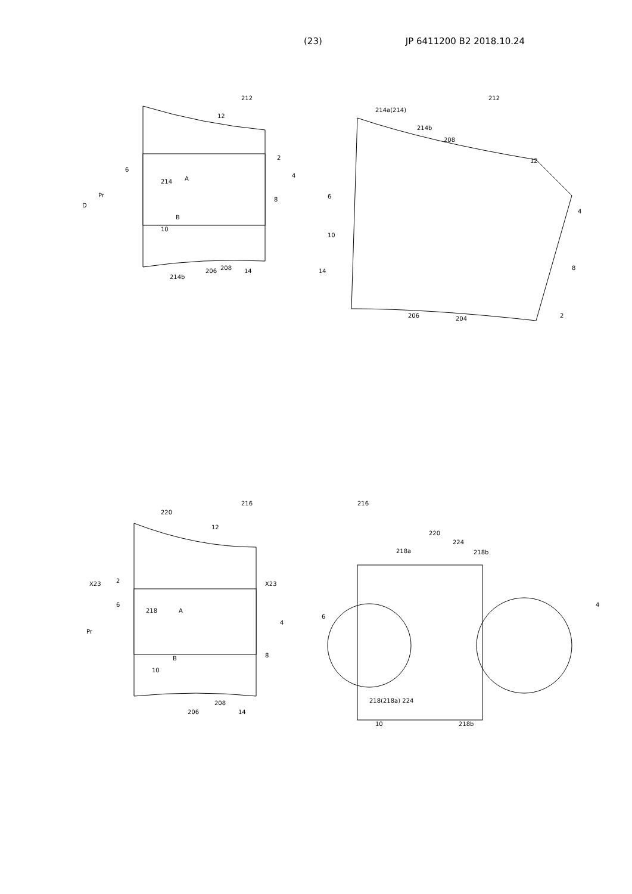(23) JP 6411200 B2 2018.10.24
212
12
6
214
A
Pr
D
B
10
2
4
8
214b
206
208
14
212
214a(214)
214b
208
12
6
4
10
8
14
2
206
204
216
220
12
X23
X23
2
6
218
A
Pr
4
8
B
10
206
208
14
216
220
224
218a
218b
6
4
10
218b
218(218a) 224